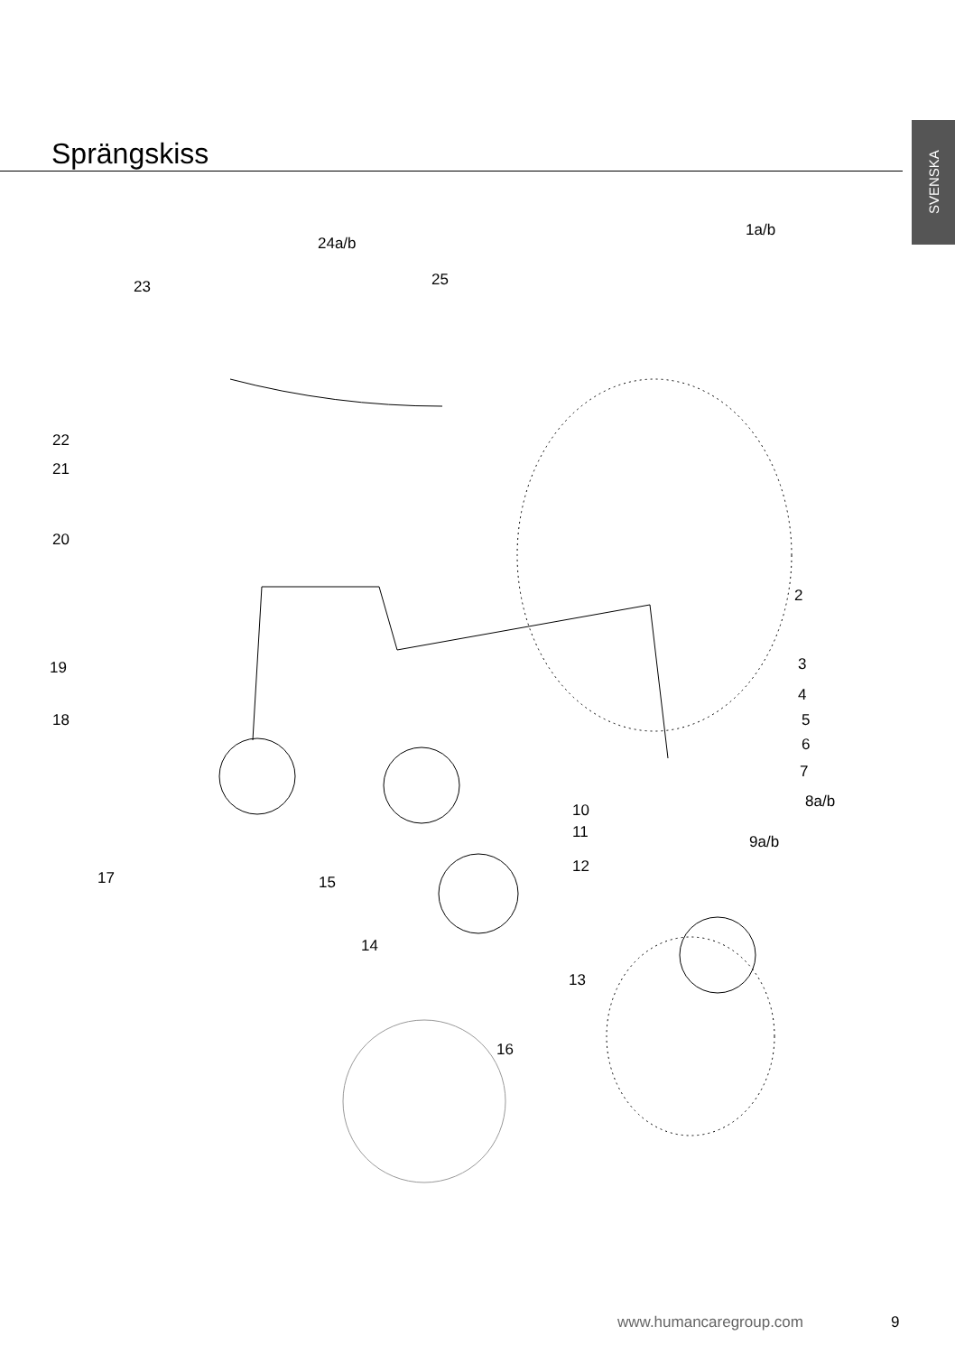SVENSKA
Sprängskiss
1a/b
24a/b
25
23
22
21
20
2
19 3
4
18 5
6
7
8a/b
10
11
9a/b
12
17 15
14
13
16
www.humancaregroup.com 9